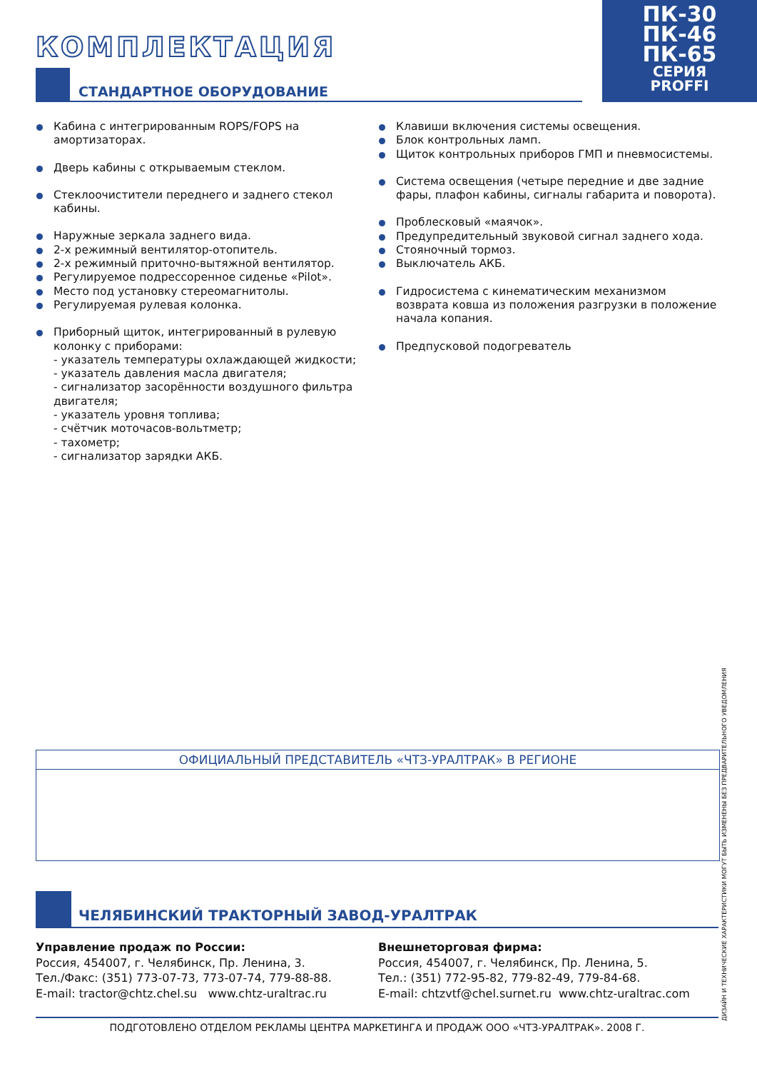ПК-30
ПК-46
ПК-65
СЕРИЯ
PROFFI
КОМПЛЕКТАЦИЯ
СТАНДАРТНОЕ ОБОРУДОВАНИЕ
Кабина с интегрированным ROPS/FOPS на амортизаторах.
Дверь кабины с открываемым стеклом.
Стеклоочистители переднего и заднего стекол кабины.
Наружные зеркала заднего вида.
2-х режимный вентилятор-отопитель.
2-х режимный приточно-вытяжной вентилятор.
Регулируемое подрессоренное сиденье «Pilot».
Место под установку стереомагнитолы.
Регулируемая рулевая колонка.
Приборный щиток, интегрированный в рулевую колонку с приборами:
- указатель температуры охлаждающей жидкости;
- указатель давления масла двигателя;
- сигнализатор засорённости воздушного фильтра двигателя;
- указатель уровня топлива;
- счётчик моточасов-вольтметр;
- тахометр;
- сигнализатор зарядки АКБ.
Клавиши включения системы освещения.
Блок контрольных ламп.
Щиток контрольных приборов ГМП и пневмосистемы.
Система освещения (четыре передние и две задние фары, плафон кабины, сигналы габарита и поворота).
Проблесковый «маячок».
Предупредительный звуковой сигнал заднего хода.
Стояночный тормоз.
Выключатель АКБ.
Гидросистема с кинематическим механизмом возврата ковша из положения разгрузки в положение начала копания.
Предпусковой подогреватель
ОФИЦИАЛЬНЫЙ ПРЕДСТАВИТЕЛЬ «ЧТЗ-УРАЛТРАК» В РЕГИОНЕ
ЧЕЛЯБИНСКИЙ ТРАКТОРНЫЙ ЗАВОД-УРАЛТРАК
Управление продаж по России:
Россия, 454007, г. Челябинск, Пр. Ленина, 3.
Тел./Факс: (351) 773-07-73, 773-07-74, 779-88-88.
E-mail: tractor@chtz.chel.su www.chtz-uraltrac.ru
Внешнеторговая фирма:
Россия, 454007, г. Челябинск, Пр. Ленина, 5.
Тел.: (351) 772-95-82, 779-82-49, 779-84-68.
E-mail: chtzvtf@chel.surnet.ru www.chtz-uraltrac.com
ПОДГОТОВЛЕНО ОТДЕЛОМ РЕКЛАМЫ ЦЕНТРА МАРКЕТИНГА И ПРОДАЖ ООО «ЧТЗ-УРАЛТРАК». 2008 Г. ДИЗАЙН И ТЕХНИЧЕСКИЕ ХАРАКТЕРИСТИКИ МОГУТ БЫТЬ ИЗМЕНЕНЫ БЕЗ ПРЕДВАРИТЕЛЬНОГО УВЕДОМЛЕНИЯ